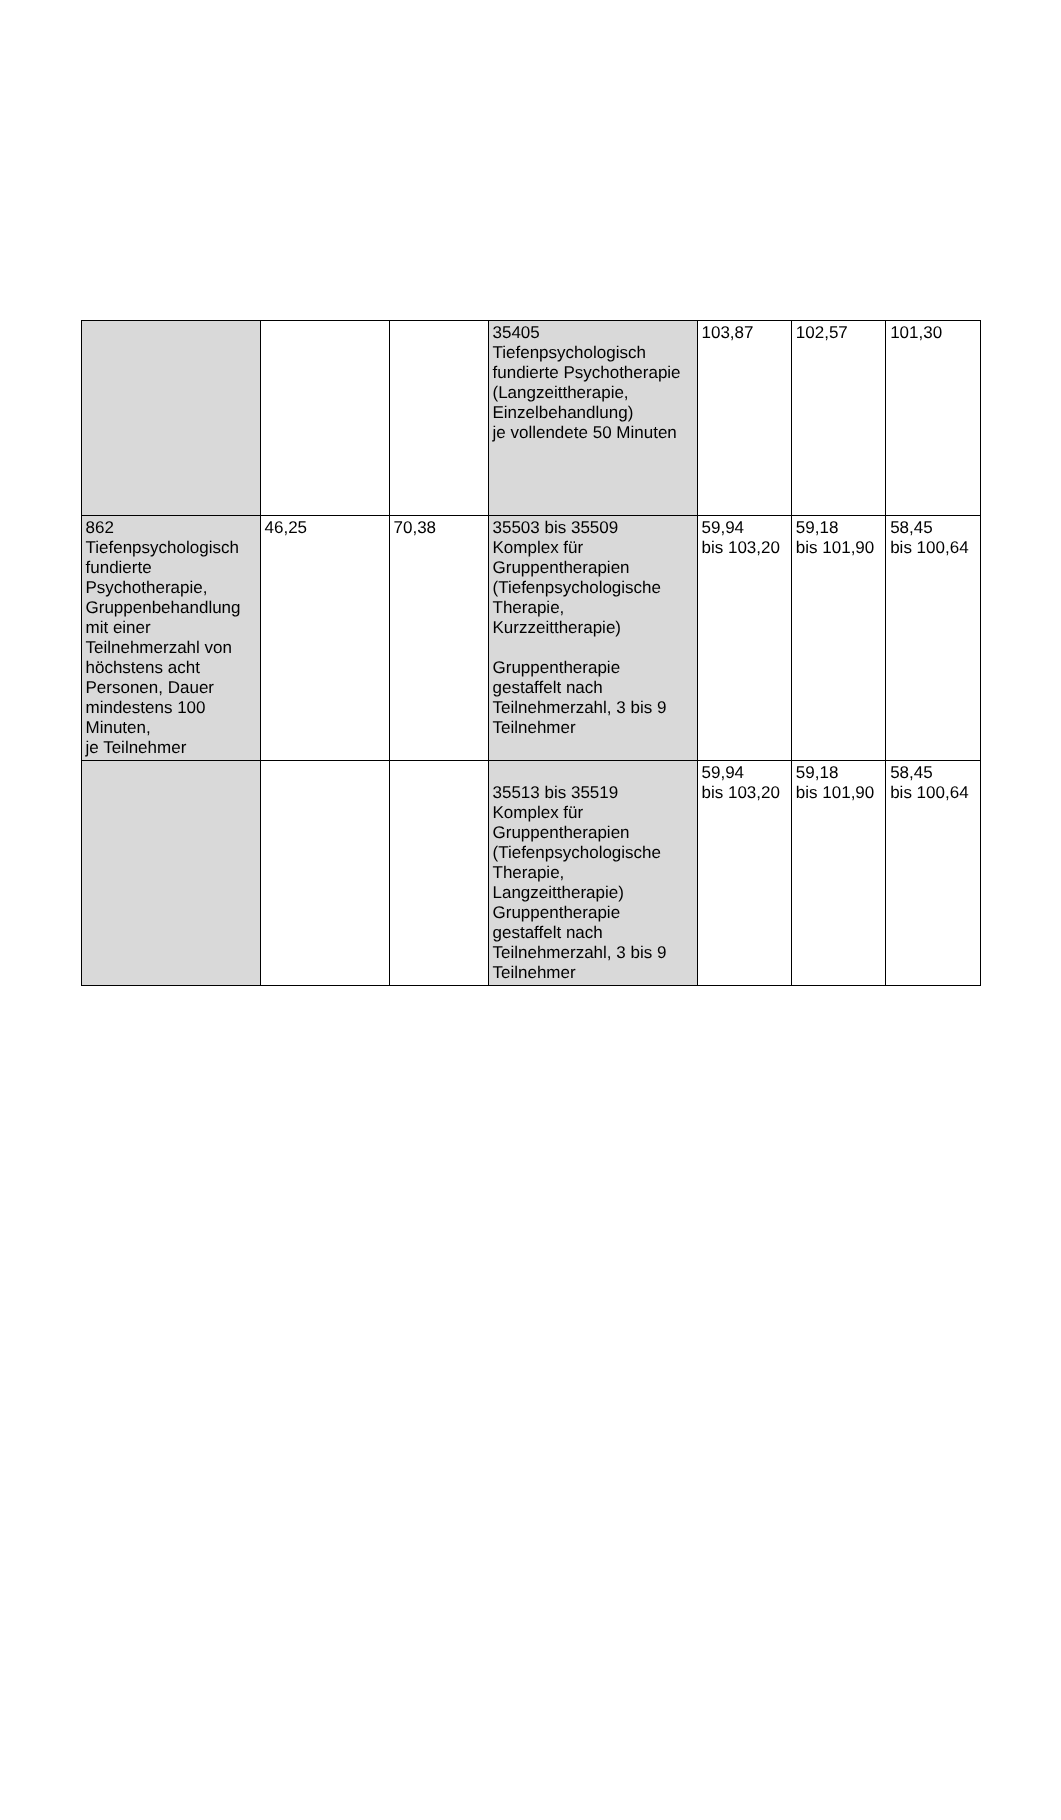| | | | 35405 Tiefenpsychologisch fundierte Psychotherapie (Langzeittherapie, Einzelbehandlung) je vollendete 50 Minuten | 103,87 | 102,57 | 101,30 |
| 862 Tiefenpsychologisch fundierte Psychotherapie, Gruppenbehandlung mit einer Teilnehmerzahl von höchstens acht Personen, Dauer mindestens 100 Minuten, je Teilnehmer | 46,25 | 70,38 | 35503 bis 35509 Komplex für Gruppentherapien (Tiefenpsychologische Therapie, Kurzzeittherapie) Gruppentherapie gestaffelt nach Teilnehmerzahl, 3 bis 9 Teilnehmer | 59,94 bis 103,20 | 59,18 bis 101,90 | 58,45 bis 100,64 |
| | | | 35513 bis 35519 Komplex für Gruppentherapien (Tiefenpsychologische Therapie, Langzeittherapie) Gruppentherapie gestaffelt nach Teilnehmerzahl, 3 bis 9 Teilnehmer | 59,94 bis 103,20 | 59,18 bis 101,90 | 58,45 bis 100,64 |